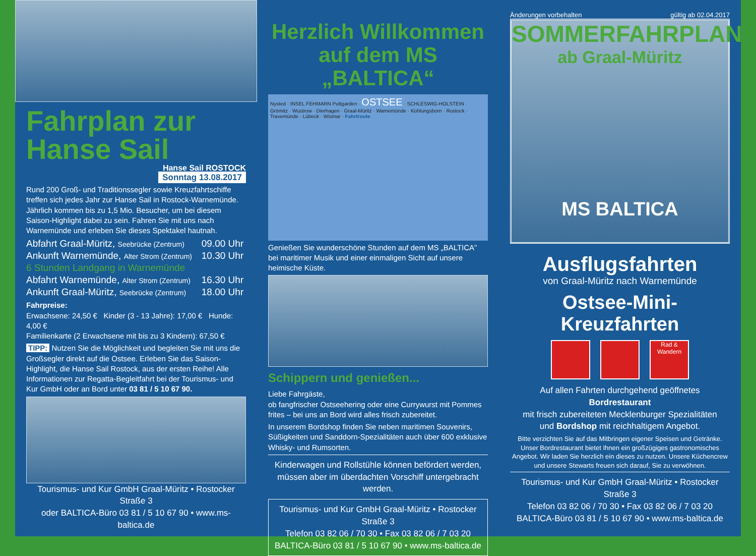Fahrplan zur
Hanse Sail
Hanse Sail ROSTOCK
Sonntag 13.08.2017
Rund 200 Groß- und Traditionssegler sowie Kreuzfahrtschiffe treffen sich jedes Jahr zur Hanse Sail in Rostock-Warnemünde. Jährlich kommen bis zu 1,5 Mio. Besucher, um bei diesem Saison-Highlight dabei zu sein. Fahren Sie mit uns nach Warnemünde und erleben Sie dieses Spektakel hautnah.
| Abfahrt Graal-Müritz, Seebrücke (Zentrum) | 09.00 Uhr |
| Ankunft Warnemünde, Alter Strom (Zentrum) | 10.30 Uhr |
| 6 Stunden Landgang in Warnemünde | |
| Abfahrt Warnemünde, Alter Strom (Zentrum) | 16.30 Uhr |
| Ankunft Graal-Müritz, Seebrücke (Zentrum) | 18.00 Uhr |
Fahrpreise:
Erwachsene: 24,50 € Kinder (3 - 13 Jahre): 17,00 € Hunde: 4,00 €
Familienkarte (2 Erwachsene mit bis zu 3 Kindern): 67,50 €
TIPP: Nutzen Sie die Möglichkeit und begleiten Sie mit uns die Großsegler direkt auf die Ostsee. Erleben Sie das Saison-Highlight, die Hanse Sail Rostock, aus der ersten Reihe! Alle Informationen zur Regatta-Begleitfahrt bei der Tourismus- und Kur GmbH oder an Bord unter 03 81 / 5 10 67 90.
Tourismus- und Kur GmbH Graal-Müritz • Rostocker Straße 3
oder BALTICA-Büro 03 81 / 5 10 67 90 • www.ms-baltica.de
Herzlich Willkommen
auf dem MS „BALTICA“
Nysted · INSEL FEHMARN Puttgarden · OSTSEE · SCHLESWIG-HOLSTEIN · Grömitz · Wustrow · Dierhagen · Graal-Müritz · Warnemünde · Kühlungsborn · Rostock · Travemünde · Lübeck · Wismar · Fahrtroute
Genießen Sie wunderschöne Stunden auf dem MS „BALTICA” bei maritimer Musik und einer einmaligen Sicht auf unsere heimische Küste.
Schippern und genießen...
Liebe Fahrgäste,
ob fangfrischer Ostseehering oder eine Currywurst mit Pommes frites – bei uns an Bord wird alles frisch zubereitet.
In unserem Bordshop finden Sie neben maritimen Souvenirs, Süßigkeiten und Sanddorn-Spezialitäten auch über 600 exklusive Whisky- und Rumsorten.
Kinderwagen und Rollstühle können befördert werden,
müssen aber im überdachten Vorschiff untergebracht werden.
Tourismus- und Kur GmbH Graal-Müritz • Rostocker Straße 3
Telefon 03 82 06 / 70 30 • Fax 03 82 06 / 7 03 20
BALTICA-Büro 03 81 / 5 10 67 90 • www.ms-baltica.de
Änderungen vorbehalten gültig ab 02.04.2017
SOMMERFAHRPLAN
ab Graal-Müritz
MS BALTICA
Ausflugsfahrten
von Graal-Müritz nach Warnemünde
Ostsee-Mini-Kreuzfahrten
Rad & Wandern
Auf allen Fahrten durchgehend geöffnetes Bordrestaurant
mit frisch zubereiteten Mecklenburger Spezialitäten
und Bordshop mit reichhaltigem Angebot.
Bitte verzichten Sie auf das Mitbringen eigener Speisen und Getränke. Unser Bordrestaurant bietet Ihnen ein großzügiges gastronomisches Angebot. Wir laden Sie herzlich ein dieses zu nutzen. Unsere Küchencrew und unsere Stewarts freuen sich darauf, Sie zu verwöhnen.
Tourismus- und Kur GmbH Graal-Müritz • Rostocker Straße 3
Telefon 03 82 06 / 70 30 • Fax 03 82 06 / 7 03 20
BALTICA-Büro 03 81 / 5 10 67 90 • www.ms-baltica.de